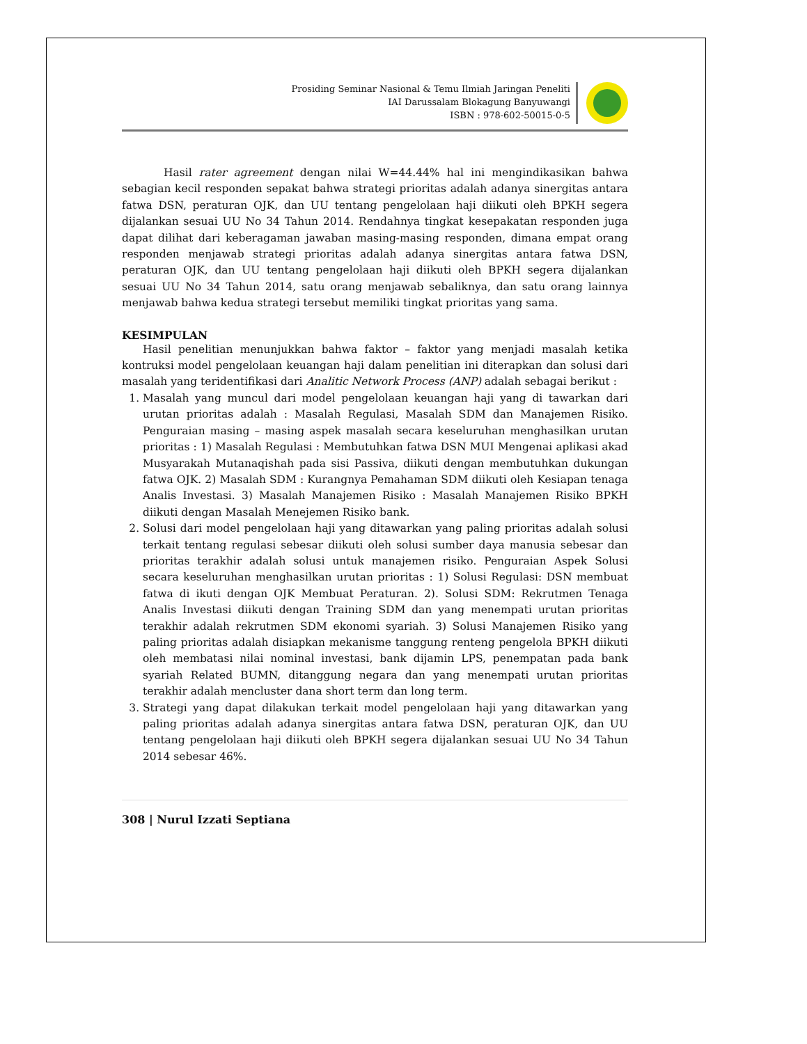Prosiding Seminar Nasional & Temu Ilmiah Jaringan Peneliti
IAI Darussalam Blokagung Banyuwangi
ISBN : 978-602-50015-0-5
Hasil rater agreement dengan nilai W=44.44% hal ini mengindikasikan bahwa sebagian kecil responden sepakat bahwa strategi prioritas adalah adanya sinergitas antara fatwa DSN, peraturan OJK, dan UU tentang pengelolaan haji diikuti oleh BPKH segera dijalankan sesuai UU No 34 Tahun 2014. Rendahnya tingkat kesepakatan responden juga dapat dilihat dari keberagaman jawaban masing-masing responden, dimana empat orang responden menjawab strategi prioritas adalah adanya sinergitas antara fatwa DSN, peraturan OJK, dan UU tentang pengelolaan haji diikuti oleh BPKH segera dijalankan sesuai UU No 34 Tahun 2014, satu orang menjawab sebaliknya, dan satu orang lainnya menjawab bahwa kedua strategi tersebut memiliki tingkat prioritas yang sama.
KESIMPULAN
Hasil penelitian menunjukkan bahwa faktor – faktor yang menjadi masalah ketika kontruksi model pengelolaan keuangan haji dalam penelitian ini diterapkan dan solusi dari masalah yang teridentifikasi dari Analitic Network Process (ANP) adalah sebagai berikut :
1. Masalah yang muncul dari model pengelolaan keuangan haji yang di tawarkan dari urutan prioritas adalah : Masalah Regulasi, Masalah SDM dan Manajemen Risiko. Penguraian masing – masing aspek masalah secara keseluruhan menghasilkan urutan prioritas : 1) Masalah Regulasi : Membutuhkan fatwa DSN MUI Mengenai aplikasi akad Musyarakah Mutanaqishah pada sisi Passiva, diikuti dengan membutuhkan dukungan fatwa OJK. 2) Masalah SDM : Kurangnya Pemahaman SDM diikuti oleh Kesiapan tenaga Analis Investasi. 3) Masalah Manajemen Risiko : Masalah Manajemen Risiko BPKH diikuti dengan Masalah Menejemen Risiko bank.
2. Solusi dari model pengelolaan haji yang ditawarkan yang paling prioritas adalah solusi terkait tentang regulasi sebesar diikuti oleh solusi sumber daya manusia sebesar dan prioritas terakhir adalah solusi untuk manajemen risiko. Penguraian Aspek Solusi secara keseluruhan menghasilkan urutan prioritas : 1) Solusi Regulasi: DSN membuat fatwa di ikuti dengan OJK Membuat Peraturan. 2). Solusi SDM: Rekrutmen Tenaga Analis Investasi diikuti dengan Training SDM dan yang menempati urutan prioritas terakhir adalah rekrutmen SDM ekonomi syariah. 3) Solusi Manajemen Risiko yang paling prioritas adalah disiapkan mekanisme tanggung renteng pengelola BPKH diikuti oleh membatasi nilai nominal investasi, bank dijamin LPS, penempatan pada bank syariah Related BUMN, ditanggung negara dan yang menempati urutan prioritas terakhir adalah mencluster dana short term dan long term.
3. Strategi yang dapat dilakukan terkait model pengelolaan haji yang ditawarkan yang paling prioritas adalah adanya sinergitas antara fatwa DSN, peraturan OJK, dan UU tentang pengelolaan haji diikuti oleh BPKH segera dijalankan sesuai UU No 34 Tahun 2014 sebesar 46%.
308 | Nurul Izzati Septiana